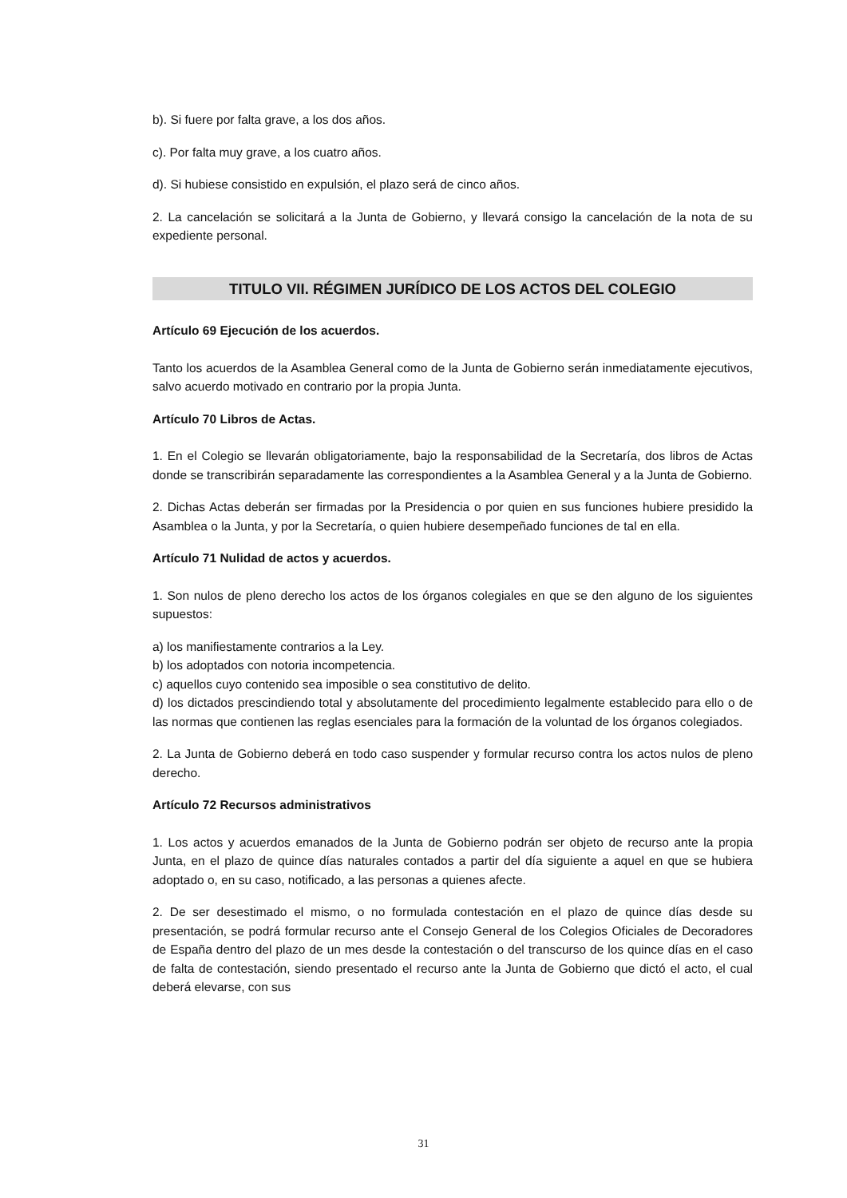b). Si fuere por falta grave, a los dos años.
c). Por falta muy grave, a los cuatro años.
d). Si hubiese consistido en expulsión, el plazo será de cinco años.
2. La cancelación se solicitará a la Junta de Gobierno, y llevará consigo la cancelación de la nota de su expediente personal.
TITULO VII. RÉGIMEN JURÍDICO DE LOS ACTOS DEL COLEGIO
Artículo 69 Ejecución de los acuerdos.
Tanto los acuerdos de la Asamblea General como de la Junta de Gobierno serán inmediatamente ejecutivos, salvo acuerdo motivado en contrario por la propia Junta.
Artículo 70 Libros de Actas.
1. En el Colegio se llevarán obligatoriamente, bajo la responsabilidad de la Secretaría, dos libros de Actas donde se transcribirán separadamente las correspondientes a la Asamblea General y a la Junta de Gobierno.
2. Dichas Actas deberán ser firmadas por la Presidencia o por quien en sus funciones hubiere presidido la Asamblea o la Junta, y por la Secretaría, o quien hubiere desempeñado funciones de tal en ella.
Artículo 71 Nulidad de actos y acuerdos.
1. Son nulos de pleno derecho los actos de los órganos colegiales en que se den alguno de los siguientes supuestos:
a) los manifiestamente contrarios a la Ley.
b) los adoptados con notoria incompetencia.
c) aquellos cuyo contenido sea imposible o sea constitutivo de delito.
d) los dictados prescindiendo total y absolutamente del procedimiento legalmente establecido para ello o de las normas que contienen las reglas esenciales para la formación de la voluntad de los órganos colegiados.
2. La Junta de Gobierno deberá en todo caso suspender y formular recurso contra los actos nulos de pleno derecho.
Artículo 72 Recursos administrativos
1. Los actos y acuerdos emanados de la Junta de Gobierno podrán ser objeto de recurso ante la propia Junta, en el plazo de quince días naturales contados a partir del día siguiente a aquel en que se hubiera adoptado o, en su caso, notificado, a las personas a quienes afecte.
2. De ser desestimado el mismo, o no formulada contestación en el plazo de quince días desde su presentación, se podrá formular recurso ante el Consejo General de los Colegios Oficiales de Decoradores de España dentro del plazo de un mes desde la contestación o del transcurso de los quince días en el caso de falta de contestación, siendo presentado el recurso ante la Junta de Gobierno que dictó el acto, el cual deberá elevarse, con sus
31